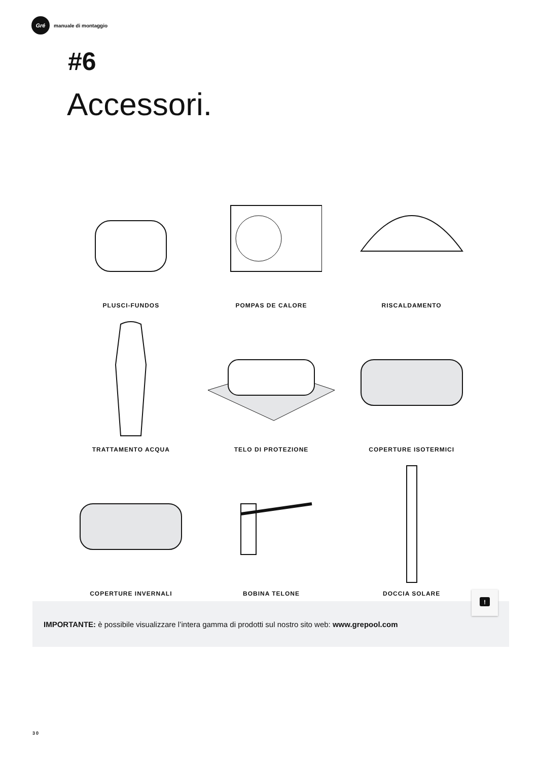Gré
manuale di montaggio
#6
Accessori.
PLUSCI-FUNDOS
POMPAS DE CALORE
RISCALDAMENTO
TRATTAMENTO ACQUA
TELO DI PROTEZIONE
COPERTURE ISOTERMICI
COPERTURE INVERNALI
BOBINA TELONE
DOCCIA SOLARE
IMPORTANTE: è possibile visualizzare l’intera gamma di prodotti sul nostro sito web: www.grepool.com
!
30